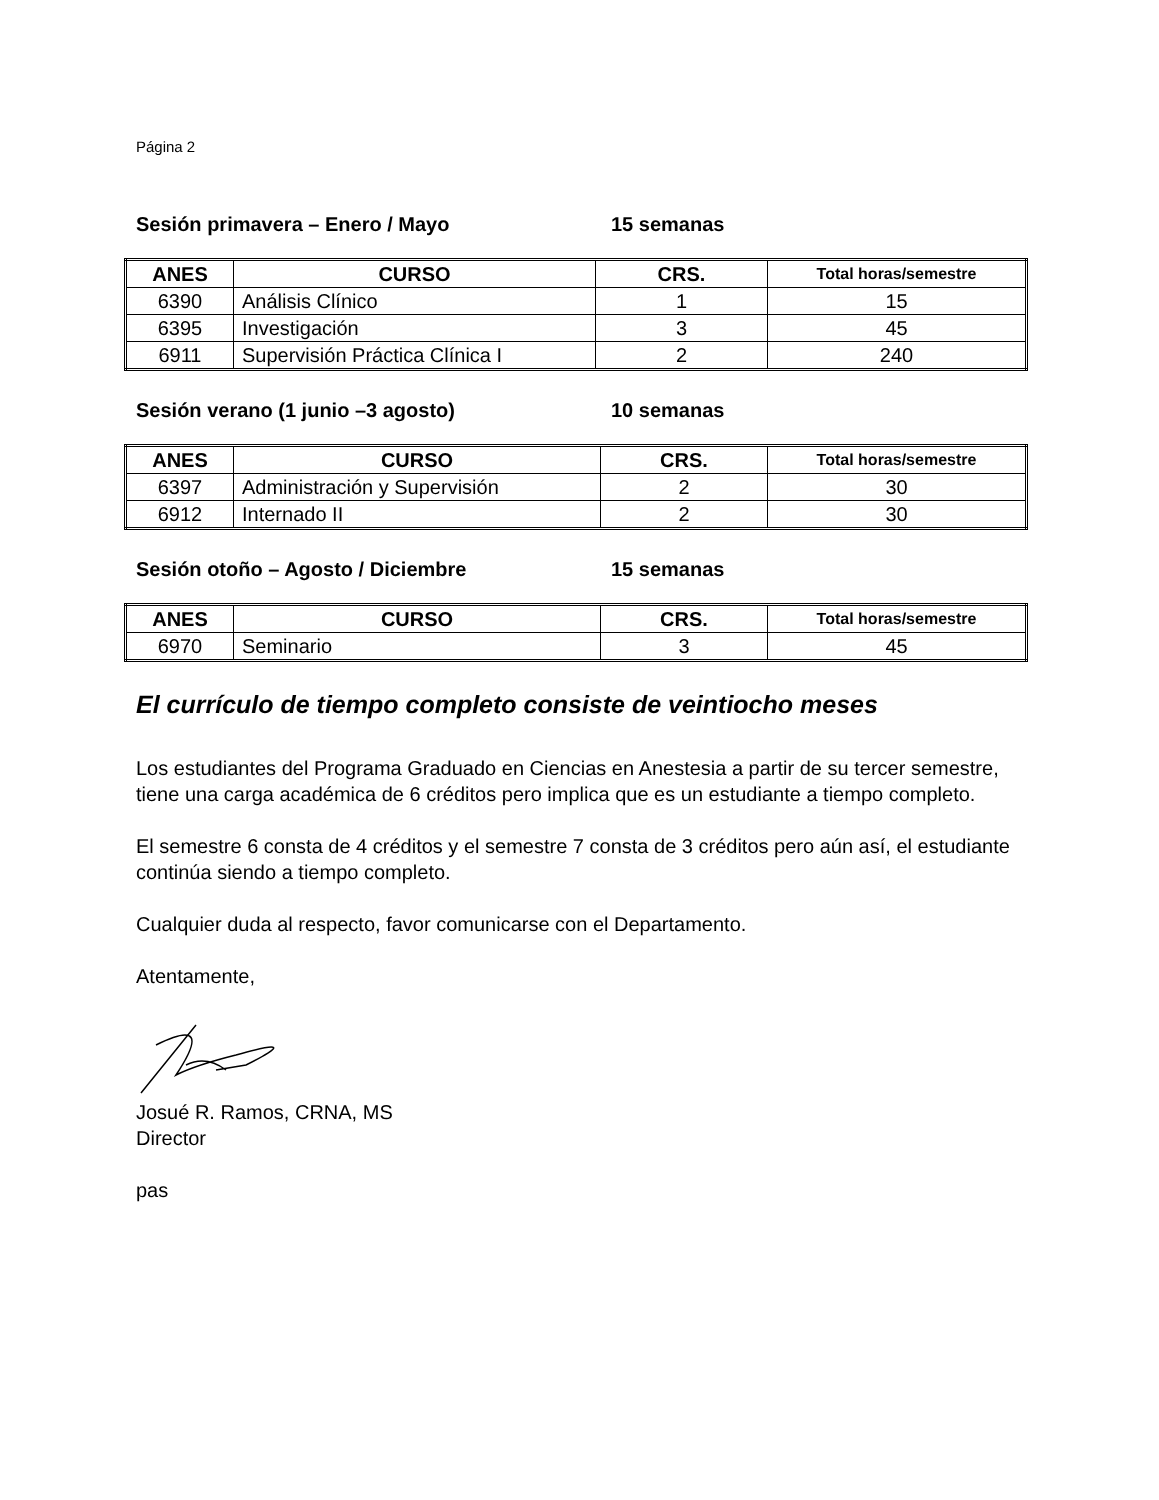Página 2
Sesión primavera – Enero / Mayo 15 semanas
| ANES | CURSO | CRS. | Total horas/semestre |
| --- | --- | --- | --- |
| 6390 | Análisis Clínico | 1 | 15 |
| 6395 | Investigación | 3 | 45 |
| 6911 | Supervisión Práctica Clínica I | 2 | 240 |
Sesión verano (1 junio –3 agosto) 10 semanas
| ANES | CURSO | CRS. | Total horas/semestre |
| --- | --- | --- | --- |
| 6397 | Administración y Supervisión | 2 | 30 |
| 6912 | Internado II | 2 | 30 |
Sesión otoño – Agosto / Diciembre 15 semanas
| ANES | CURSO | CRS. | Total horas/semestre |
| --- | --- | --- | --- |
| 6970 | Seminario | 3 | 45 |
El currículo de tiempo completo consiste de veintiocho meses
Los estudiantes del Programa Graduado en Ciencias en Anestesia a partir de su tercer semestre, tiene una carga académica de 6 créditos pero implica que es un estudiante a tiempo completo.
El semestre 6 consta de 4 créditos y el semestre 7 consta de 3 créditos pero aún así, el estudiante continúa siendo a tiempo completo.
Cualquier duda al respecto, favor comunicarse con el Departamento.
Atentamente,
Josué R. Ramos, CRNA, MS
Director
pas